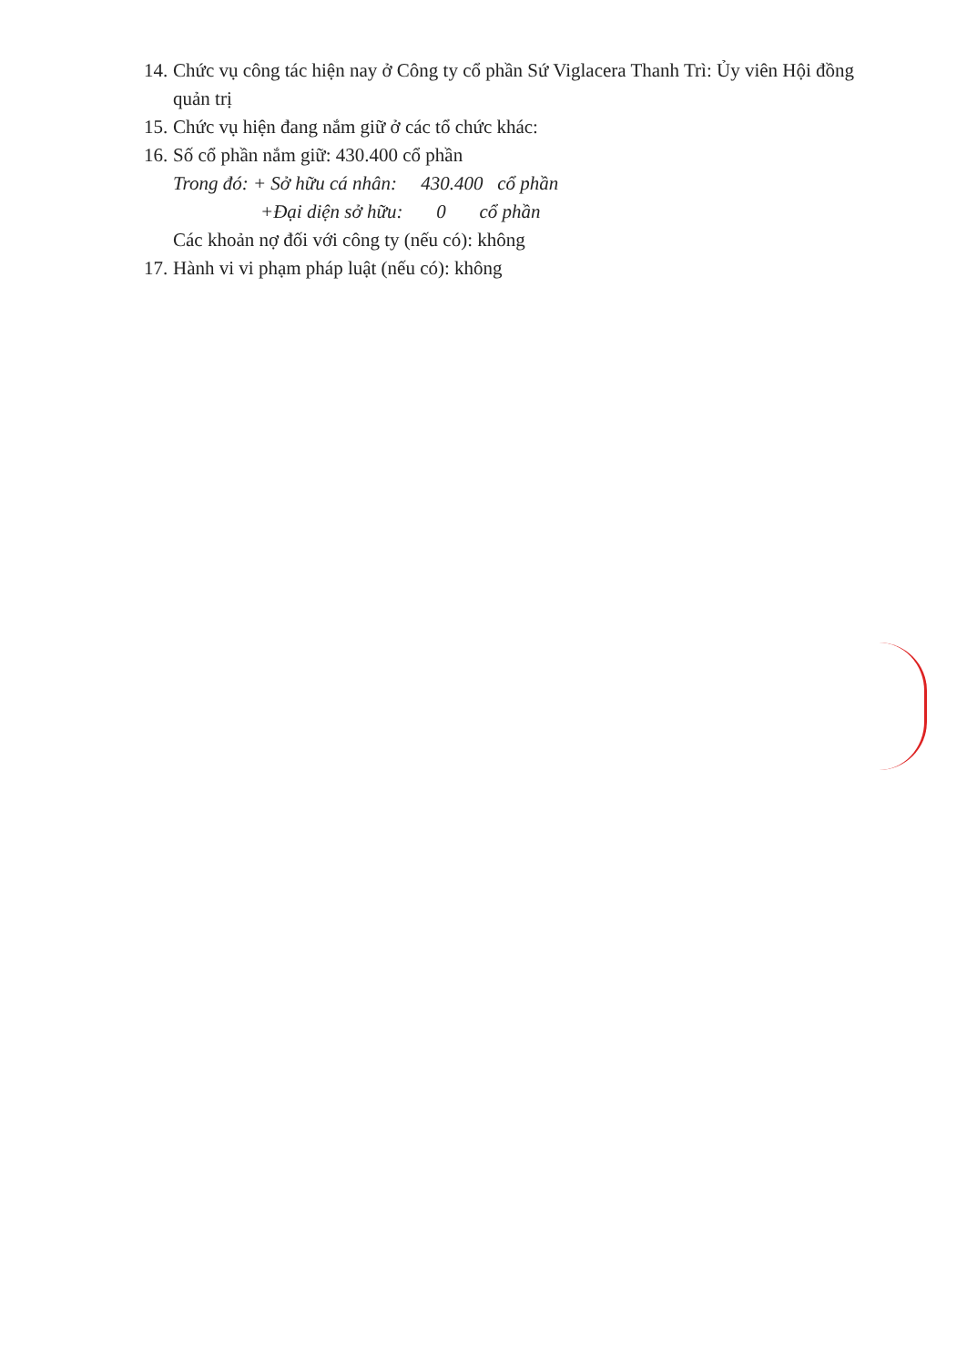14. Chức vụ công tác hiện nay ở Công ty cổ phần Sứ Viglacera Thanh Trì: Ủy viên Hội đồng quản trị
15. Chức vụ hiện đang nắm giữ ở các tổ chức khác:
16. Số cổ phần nắm giữ: 430.400 cổ phần
Trong đó: + Sở hữu cá nhân: 430.400 cổ phần
+Đại diện sở hữu: 0 cổ phần
Các khoản nợ đối với công ty (nếu có): không
17. Hành vi vi phạm pháp luật (nếu có): không